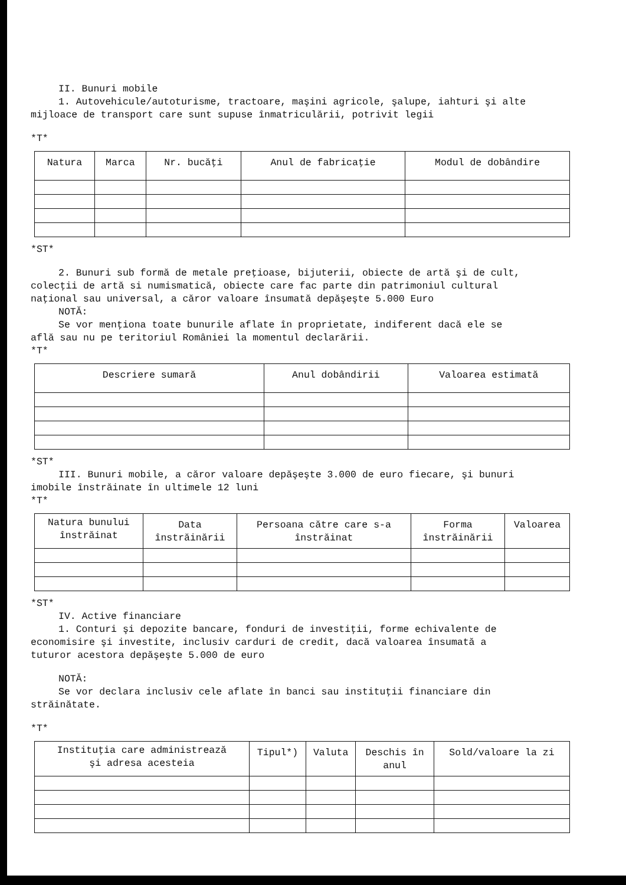II. Bunuri mobile
1. Autovehicule/autoturisme, tractoare, maşini agricole, şalupe, iahturi şi alte
mijloace de transport care sunt supuse înmatriculării, potrivit legii
*T*
| Natura | Marca | Nr. bucăţi | Anul de fabricaţie | Modul de dobândire |
| --- | --- | --- | --- | --- |
*ST*
2. Bunuri sub formă de metale preţioase, bijuterii, obiecte de artă şi de cult,
colecţii de artă si numismatică, obiecte care fac parte din patrimoniul cultural
naţional sau universal, a căror valoare însumată depăşeşte 5.000 Euro
NOTĂ:
Se vor menţiona toate bunurile aflate în proprietate, indiferent dacă ele se
află sau nu pe teritoriul României la momentul declarării.
*T*
| Descriere sumară | Anul dobândirii | Valoarea estimată |
| --- | --- | --- |
*ST*
III. Bunuri mobile, a căror valoare depăşeşte 3.000 de euro fiecare, şi bunuri
imobile înstrăinate în ultimele 12 luni
*T*
| Natura bunului înstrăinat | Data înstrăinării | Persoana către care s-a înstrăinat | Forma înstrăinării | Valoarea |
| --- | --- | --- | --- | --- |
*ST*
IV. Active financiare
1. Conturi şi depozite bancare, fonduri de investiţii, forme echivalente de
economisire şi investite, inclusiv carduri de credit, dacă valoarea însumată a
tuturor acestora depăşeşte 5.000 de euro
NOTĂ:
Se vor declara inclusiv cele aflate în banci sau instituţii financiare din
străinătate.
*T*
| Instituţia care administrează şi adresa acesteia | Tipul*) | Valuta | Deschis în anul | Sold/valoare la zi |
| --- | --- | --- | --- | --- |